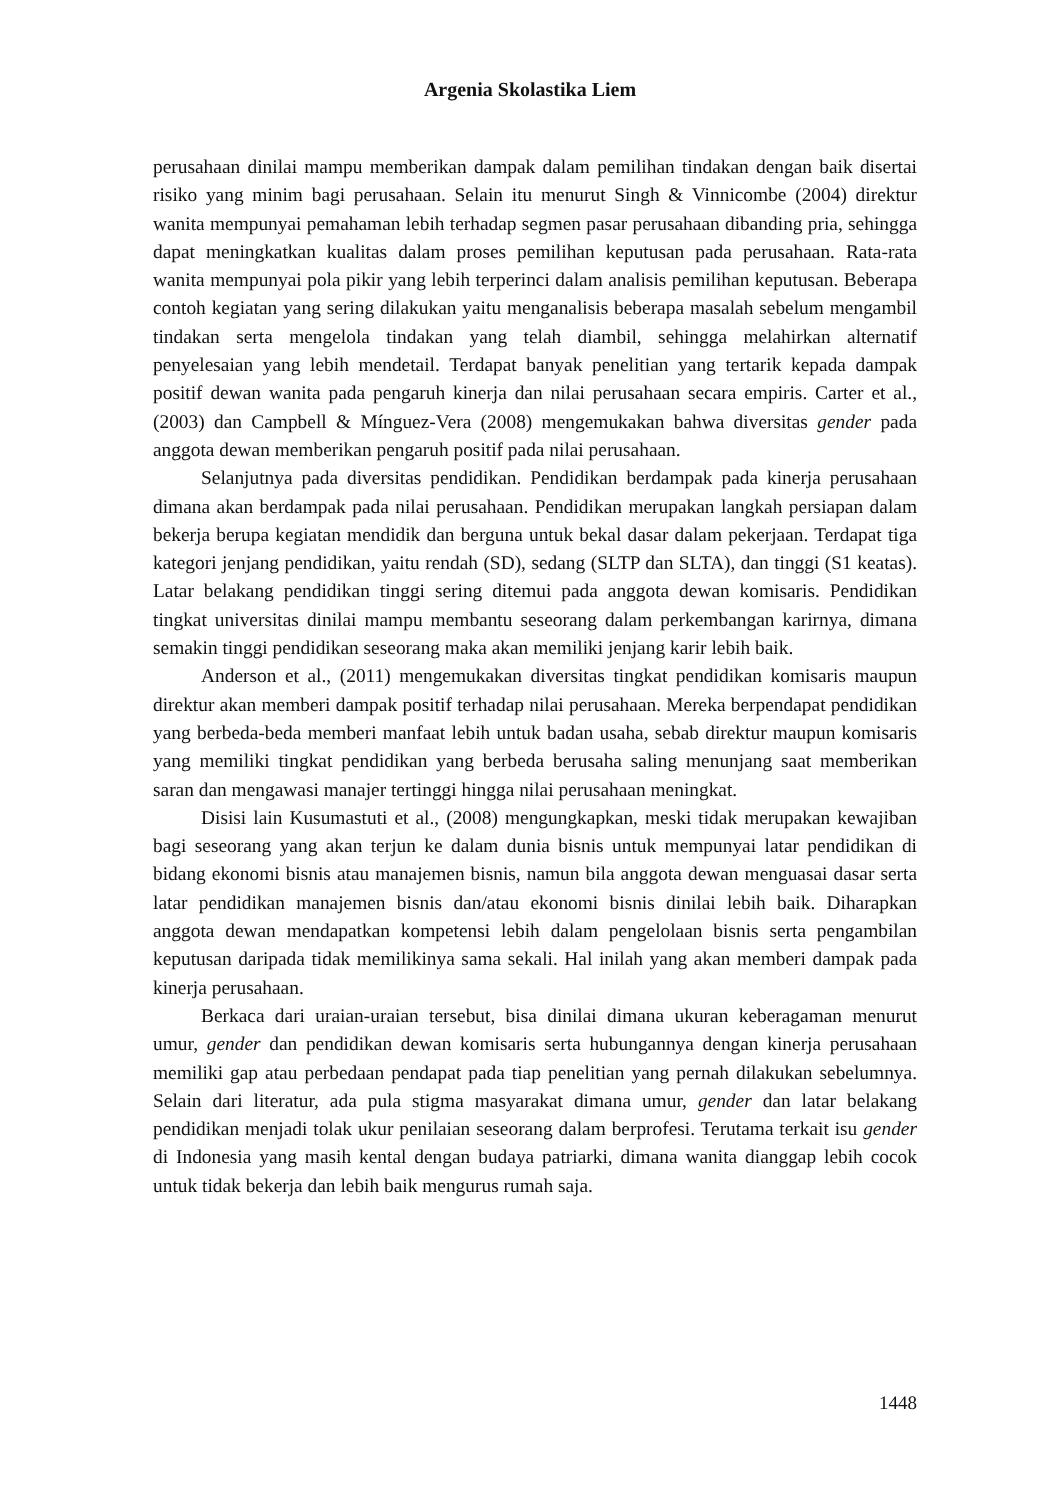Argenia Skolastika Liem
perusahaan dinilai mampu memberikan dampak dalam pemilihan tindakan dengan baik disertai risiko yang minim bagi perusahaan. Selain itu menurut Singh & Vinnicombe (2004) direktur wanita mempunyai pemahaman lebih terhadap segmen pasar perusahaan dibanding pria, sehingga dapat meningkatkan kualitas dalam proses pemilihan keputusan pada perusahaan. Rata-rata wanita mempunyai pola pikir yang lebih terperinci dalam analisis pemilihan keputusan. Beberapa contoh kegiatan yang sering dilakukan yaitu menganalisis beberapa masalah sebelum mengambil tindakan serta mengelola tindakan yang telah diambil, sehingga melahirkan alternatif penyelesaian yang lebih mendetail. Terdapat banyak penelitian yang tertarik kepada dampak positif dewan wanita pada pengaruh kinerja dan nilai perusahaan secara empiris. Carter et al., (2003) dan Campbell & Mínguez-Vera (2008) mengemukakan bahwa diversitas gender pada anggota dewan memberikan pengaruh positif pada nilai perusahaan.
Selanjutnya pada diversitas pendidikan. Pendidikan berdampak pada kinerja perusahaan dimana akan berdampak pada nilai perusahaan. Pendidikan merupakan langkah persiapan dalam bekerja berupa kegiatan mendidik dan berguna untuk bekal dasar dalam pekerjaan. Terdapat tiga kategori jenjang pendidikan, yaitu rendah (SD), sedang (SLTP dan SLTA), dan tinggi (S1 keatas). Latar belakang pendidikan tinggi sering ditemui pada anggota dewan komisaris. Pendidikan tingkat universitas dinilai mampu membantu seseorang dalam perkembangan karirnya, dimana semakin tinggi pendidikan seseorang maka akan memiliki jenjang karir lebih baik.
Anderson et al., (2011) mengemukakan diversitas tingkat pendidikan komisaris maupun direktur akan memberi dampak positif terhadap nilai perusahaan. Mereka berpendapat pendidikan yang berbeda-beda memberi manfaat lebih untuk badan usaha, sebab direktur maupun komisaris yang memiliki tingkat pendidikan yang berbeda berusaha saling menunjang saat memberikan saran dan mengawasi manajer tertinggi hingga nilai perusahaan meningkat.
Disisi lain Kusumastuti et al., (2008) mengungkapkan, meski tidak merupakan kewajiban bagi seseorang yang akan terjun ke dalam dunia bisnis untuk mempunyai latar pendidikan di bidang ekonomi bisnis atau manajemen bisnis, namun bila anggota dewan menguasai dasar serta latar pendidikan manajemen bisnis dan/atau ekonomi bisnis dinilai lebih baik. Diharapkan anggota dewan mendapatkan kompetensi lebih dalam pengelolaan bisnis serta pengambilan keputusan daripada tidak memilikinya sama sekali. Hal inilah yang akan memberi dampak pada kinerja perusahaan.
Berkaca dari uraian-uraian tersebut, bisa dinilai dimana ukuran keberagaman menurut umur, gender dan pendidikan dewan komisaris serta hubungannya dengan kinerja perusahaan memiliki gap atau perbedaan pendapat pada tiap penelitian yang pernah dilakukan sebelumnya. Selain dari literatur, ada pula stigma masyarakat dimana umur, gender dan latar belakang pendidikan menjadi tolak ukur penilaian seseorang dalam berprofesi. Terutama terkait isu gender di Indonesia yang masih kental dengan budaya patriarki, dimana wanita dianggap lebih cocok untuk tidak bekerja dan lebih baik mengurus rumah saja.
1448